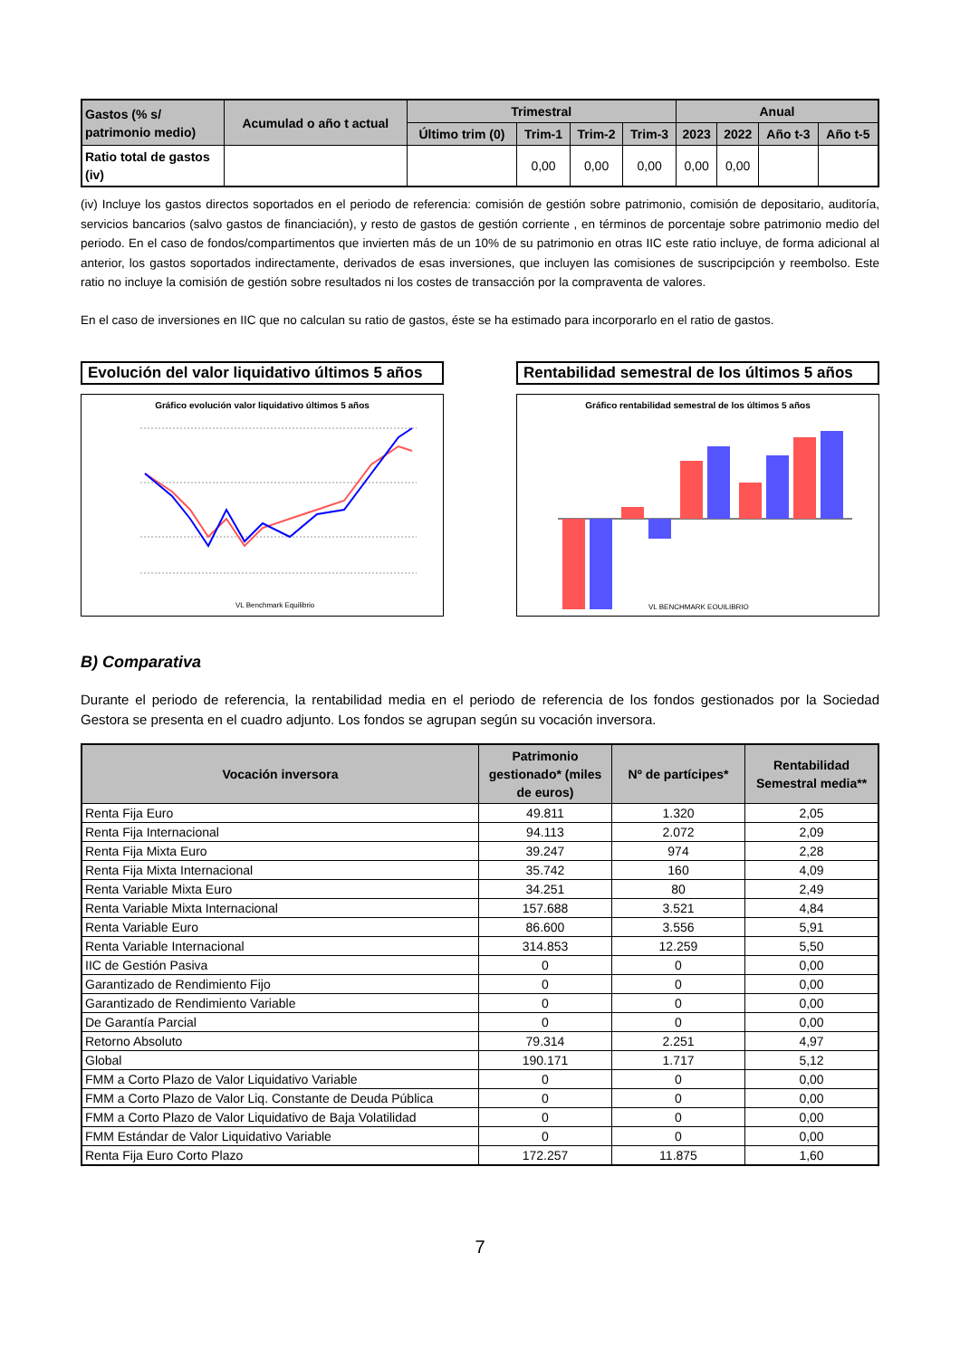| Gastos (% s/ patrimonio medio) | Acumulad o año t actual | Trimestral | | | | Anual | | | |
| --- | --- | --- | --- | --- | --- | --- | --- | --- | --- |
| | | Último trim (0) | Trim-1 | Trim-2 | Trim-3 | 2023 | 2022 | Año t-3 | Año t-5 |
| Ratio total de gastos (iv) | | | 0,00 | 0,00 | 0,00 | 0,00 | 0,00 | | |
(iv) Incluye los gastos directos soportados en el periodo de referencia: comisión de gestión sobre patrimonio, comisión de depositario, auditoría, servicios bancarios (salvo gastos de financiación), y resto de gastos de gestión corriente , en términos de porcentaje sobre patrimonio medio del periodo. En el caso de fondos/compartimentos que invierten más de un 10% de su patrimonio en otras IIC este ratio incluye, de forma adicional al anterior, los gastos soportados indirectamente, derivados de esas inversiones, que incluyen las comisiones de suscripcipción y reembolso. Este ratio no incluye la comisión de gestión sobre resultados ni los costes de transacción por la compraventa de valores.
En el caso de inversiones en IIC que no calculan su ratio de gastos, éste se ha estimado para incorporarlo en el ratio de gastos.
Evolución del valor liquidativo últimos 5 años
Gráfico evolución valor liquidativo últimos 5 años
VL Benchmark Equilibrio
Rentabilidad semestral de los últimos 5 años
Gráfico rentabilidad semestral de los últimos 5 años
VL BENCHMARK EQUILIBRIO
B) Comparativa
Durante el periodo de referencia, la rentabilidad media en el periodo de referencia de los fondos gestionados por la Sociedad Gestora se presenta en el cuadro adjunto. Los fondos se agrupan según su vocación inversora.
| Vocación inversora | Patrimonio gestionado* (miles de euros) | Nº de partícipes* | Rentabilidad Semestral media** |
| --- | --- | --- | --- |
| Renta Fija Euro | 49.811 | 1.320 | 2,05 |
| Renta Fija Internacional | 94.113 | 2.072 | 2,09 |
| Renta Fija Mixta Euro | 39.247 | 974 | 2,28 |
| Renta Fija Mixta Internacional | 35.742 | 160 | 4,09 |
| Renta Variable Mixta Euro | 34.251 | 80 | 2,49 |
| Renta Variable Mixta Internacional | 157.688 | 3.521 | 4,84 |
| Renta Variable Euro | 86.600 | 3.556 | 5,91 |
| Renta Variable Internacional | 314.853 | 12.259 | 5,50 |
| IIC de Gestión Pasiva | 0 | 0 | 0,00 |
| Garantizado de Rendimiento Fijo | 0 | 0 | 0,00 |
| Garantizado de Rendimiento Variable | 0 | 0 | 0,00 |
| De Garantía Parcial | 0 | 0 | 0,00 |
| Retorno Absoluto | 79.314 | 2.251 | 4,97 |
| Global | 190.171 | 1.717 | 5,12 |
| FMM a Corto Plazo de Valor Liquidativo Variable | 0 | 0 | 0,00 |
| FMM a Corto Plazo de Valor Liq. Constante de Deuda Pública | 0 | 0 | 0,00 |
| FMM a Corto Plazo de Valor Liquidativo de Baja Volatilidad | 0 | 0 | 0,00 |
| FMM Estándar de Valor Liquidativo Variable | 0 | 0 | 0,00 |
| Renta Fija Euro Corto Plazo | 172.257 | 11.875 | 1,60 |
7